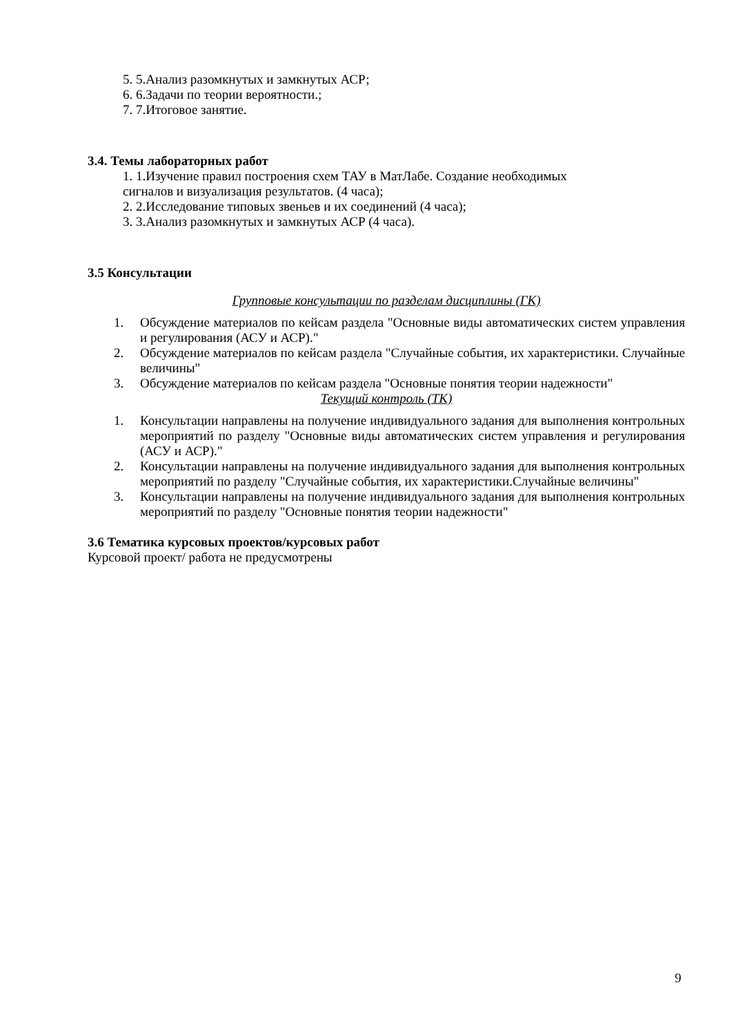5. 5.Анализ разомкнутых и замкнутых АСР;
6. 6.Задачи по теории вероятности.;
7. 7.Итоговое занятие.
3.4. Темы лабораторных работ
1. 1.Изучение правил построения схем ТАУ в МатЛабе. Создание необходимых
сигналов и визуализация результатов. (4 часа);
2. 2.Исследование типовых звеньев и их соединений (4 часа);
3. 3.Анализ разомкнутых и замкнутых АСР (4 часа).
3.5 Консультации
Групповые консультации по разделам дисциплины (ГК)
1. Обсуждение материалов по кейсам раздела "Основные виды автоматических систем управления и регулирования (АСУ и АСР)."
2. Обсуждение материалов по кейсам раздела "Случайные события, их характеристики. Случайные величины"
3. Обсуждение материалов по кейсам раздела "Основные понятия теории надежности"
Текущий контроль (ТК)
1. Консультации направлены на получение индивидуального задания для выполнения контрольных мероприятий по разделу "Основные виды автоматических систем управления и регулирования (АСУ и АСР)."
2. Консультации направлены на получение индивидуального задания для выполнения контрольных мероприятий по разделу "Случайные события, их характеристики.Случайные величины"
3. Консультации направлены на получение индивидуального задания для выполнения контрольных мероприятий по разделу "Основные понятия теории надежности"
3.6 Тематика курсовых проектов/курсовых работ
Курсовой проект/ работа не предусмотрены
9